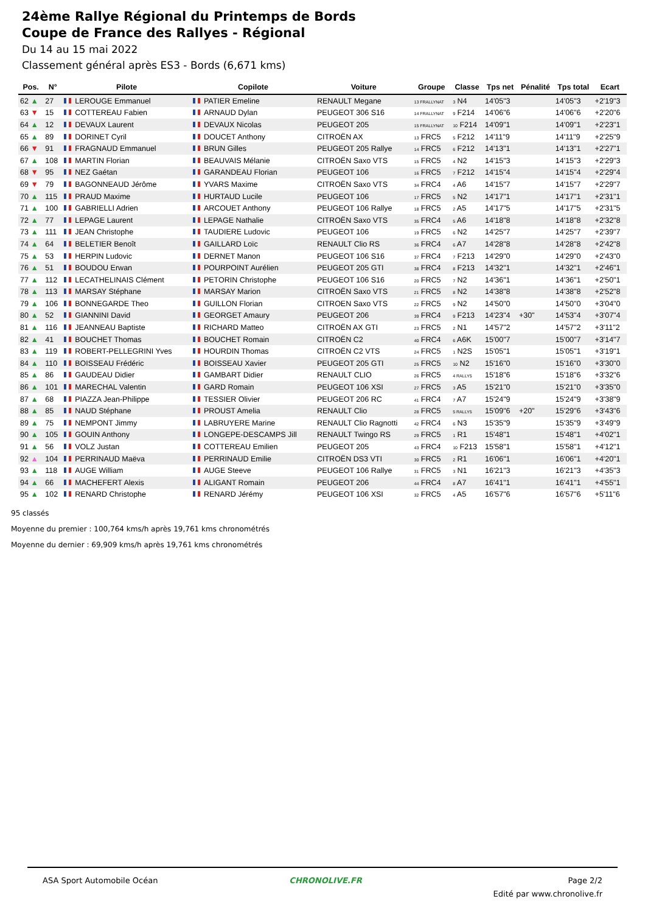24ème Rallye Régional du Printemps de Bords
Coupe de France des Rallyes - Régional
Du 14 au 15 mai 2022
Classement général après ES3 - Bords (6,671 kms)
| Pos. | N° | Pilote | Copilote | Voiture | Groupe | Classe | Tps net | Pénalité | Tps total | Ecart |
| --- | --- | --- | --- | --- | --- | --- | --- | --- | --- | --- |
| 62 ▲ | 27 | LEROUGE Emmanuel | PATIER Emeline | RENAULT Megane | 13 FRALLYNAT | 3 N4 | 14'05"3 | | 14'05"3 | +2'19"3 |
| 63 ▼ | 15 | COTTEREAU Fabien | ARNAUD Dylan | PEUGEOT 306 S16 | 14 FRALLYNAT | 9 F214 | 14'06"6 | | 14'06"6 | +2'20"6 |
| 64 ▲ | 12 | DEVAUX Laurent | DEVAUX Nicolas | PEUGEOT 205 | 15 FRALLYNAT | 10 F214 | 14'09"1 | | 14'09"1 | +2'23"1 |
| 65 ▲ | 89 | DORINET Cyril | DOUCET Anthony | CITROËN AX | 13 FRC5 | 5 F212 | 14'11"9 | | 14'11"9 | +2'25"9 |
| 66 ▼ | 91 | FRAGNAUD Emmanuel | BRUN Gilles | PEUGEOT 205 Rallye | 14 FRC5 | 6 F212 | 14'13"1 | | 14'13"1 | +2'27"1 |
| 67 ▲ | 108 | MARTIN Florian | BEAUVAIS Mélanie | CITROËN Saxo VTS | 15 FRC5 | 4 N2 | 14'15"3 | | 14'15"3 | +2'29"3 |
| 68 ▼ | 95 | NEZ Gaétan | GARANDEAU Florian | PEUGEOT 106 | 16 FRC5 | 7 F212 | 14'15"4 | | 14'15"4 | +2'29"4 |
| 69 ▼ | 79 | BAGONNEAUD Jérôme | YVARS Maxime | CITROËN Saxo VTS | 34 FRC4 | 4 A6 | 14'15"7 | | 14'15"7 | +2'29"7 |
| 70 ▲ | 115 | PRAUD Maxime | HURTAUD Lucile | PEUGEOT 106 | 17 FRC5 | 5 N2 | 14'17"1 | | 14'17"1 | +2'31"1 |
| 71 ▲ | 100 | GABRIELLI Adrien | ARCOUET Anthony | PEUGEOT 106 Rallye | 18 FRC5 | 2 A5 | 14'17"5 | | 14'17"5 | +2'31"5 |
| 72 ▲ | 77 | LEPAGE Laurent | LEPAGE Nathalie | CITROËN Saxo VTS | 35 FRC4 | 5 A6 | 14'18"8 | | 14'18"8 | +2'32"8 |
| 73 ▲ | 111 | JEAN Christophe | TAUDIERE Ludovic | PEUGEOT 106 | 19 FRC5 | 6 N2 | 14'25"7 | | 14'25"7 | +2'39"7 |
| 74 ▲ | 64 | BELETIER Benoît | GAILLARD Loïc | RENAULT Clio RS | 36 FRC4 | 6 A7 | 14'28"8 | | 14'28"8 | +2'42"8 |
| 75 ▲ | 53 | HERPIN Ludovic | DERNET Manon | PEUGEOT 106 S16 | 37 FRC4 | 7 F213 | 14'29"0 | | 14'29"0 | +2'43"0 |
| 76 ▲ | 51 | BOUDOU Erwan | POURPOINT Aurélien | PEUGEOT 205 GTI | 38 FRC4 | 8 F213 | 14'32"1 | | 14'32"1 | +2'46"1 |
| 77 ▲ | 112 | LECATHELINAIS Clément | PETORIN Christophe | PEUGEOT 106 S16 | 20 FRC5 | 7 N2 | 14'36"1 | | 14'36"1 | +2'50"1 |
| 78 ▲ | 113 | MARSAY Stéphane | MARSAY Marion | CITROËN Saxo VTS | 21 FRC5 | 8 N2 | 14'38"8 | | 14'38"8 | +2'52"8 |
| 79 ▲ | 106 | BONNEGARDE Theo | GUILLON Florian | CITROEN Saxo VTS | 22 FRC5 | 9 N2 | 14'50"0 | | 14'50"0 | +3'04"0 |
| 80 ▲ | 52 | GIANNINI David | GEORGET Amaury | PEUGEOT 206 | 39 FRC4 | 9 F213 | 14'23"4 | +30" | 14'53"4 | +3'07"4 |
| 81 ▲ | 116 | JEANNEAU Baptiste | RICHARD Matteo | CITROËN AX GTI | 23 FRC5 | 2 N1 | 14'57"2 | | 14'57"2 | +3'11"2 |
| 82 ▲ | 41 | BOUCHET Thomas | BOUCHET Romain | CITROËN C2 | 40 FRC4 | 6 A6K | 15'00"7 | | 15'00"7 | +3'14"7 |
| 83 ▲ | 119 | ROBERT-PELLEGRINI Yves | HOURDIN Thomas | CITROËN C2 VTS | 24 FRC5 | 1 N2S | 15'05"1 | | 15'05"1 | +3'19"1 |
| 84 ▲ | 110 | BOISSEAU Frédéric | BOISSEAU Xavier | PEUGEOT 205 GTI | 25 FRC5 | 10 N2 | 15'16"0 | | 15'16"0 | +3'30"0 |
| 85 ▲ | 86 | GAUDEAU Didier | GAMBART Didier | RENAULT CLIO | 26 FRC5 | 4 RALLY5 | 15'18"6 | | 15'18"6 | +3'32"6 |
| 86 ▲ | 101 | MARECHAL Valentin | GARD Romain | PEUGEOT 106 XSI | 27 FRC5 | 3 A5 | 15'21"0 | | 15'21"0 | +3'35"0 |
| 87 ▲ | 68 | PIAZZA Jean-Philippe | TESSIER Olivier | PEUGEOT 206 RC | 41 FRC4 | 7 A7 | 15'24"9 | | 15'24"9 | +3'38"9 |
| 88 ▲ | 85 | NAUD Stéphane | PROUST Amelia | RENAULT Clio | 28 FRC5 | 5 RALLY5 | 15'09"6 | +20" | 15'29"6 | +3'43"6 |
| 89 ▲ | 75 | NEMPONT Jimmy | LABRUYERE Marine | RENAULT Clio Ragnotti | 42 FRC4 | 6 N3 | 15'35"9 | | 15'35"9 | +3'49"9 |
| 90 ▲ | 105 | GOUIN Anthony | LONGEPE-DESCAMPS Jill | RENAULT Twingo RS | 29 FRC5 | 1 R1 | 15'48"1 | | 15'48"1 | +4'02"1 |
| 91 ▲ | 56 | VOLZ Justan | COTTEREAU Emilien | PEUGEOT 205 | 43 FRC4 | 10 F213 | 15'58"1 | | 15'58"1 | +4'12"1 |
| 92 ▲ | 104 | PERRINAUD Maëva | PERRINAUD Emilie | CITROËN DS3 VTI | 30 FRC5 | 2 R1 | 16'06"1 | | 16'06"1 | +4'20"1 |
| 93 ▲ | 118 | AUGE William | AUGE Steeve | PEUGEOT 106 Rallye | 31 FRC5 | 3 N1 | 16'21"3 | | 16'21"3 | +4'35"3 |
| 94 ▲ | 66 | MACHEFERT Alexis | ALIGANT Romain | PEUGEOT 206 | 44 FRC4 | 8 A7 | 16'41"1 | | 16'41"1 | +4'55"1 |
| 95 ▲ | 102 | RENARD Christophe | RENARD Jérémy | PEUGEOT 106 XSI | 32 FRC5 | 4 A5 | 16'57"6 | | 16'57"6 | +5'11"6 |
95 classés
Moyenne du premier : 100,764 kms/h après 19,761 kms chronométrés
Moyenne du dernier : 69,909 kms/h après 19,761 kms chronométrés
ASA Sport Automobile Océan CHRONOLIVE.FR Page 2/2
Edité par www.chronolive.fr